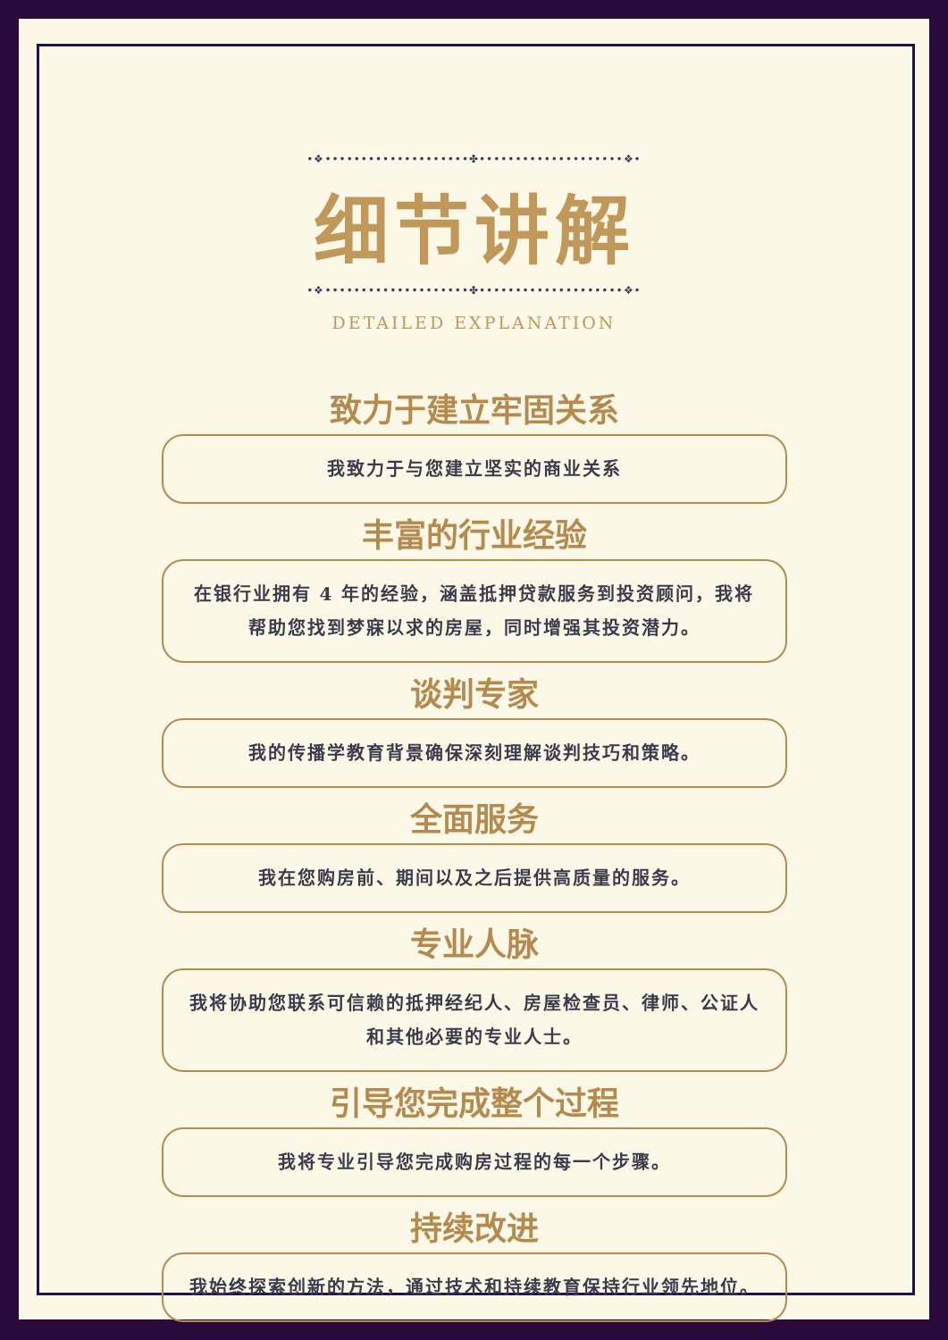•❖••••••••••••••••••••✤••••••••••••••••••••❖•
细节讲解
•❖••••••••••••••••••••✤••••••••••••••••••••❖•
DETAILED EXPLANATION
致力于建立牢固关系
我致力于与您建立坚实的商业关系
丰富的行业经验
在银行业拥有 4 年的经验，涵盖抵押贷款服务到投资顾问，我将帮助您找到梦寐以求的房屋，同时增强其投资潜力。
谈判专家
我的传播学教育背景确保深刻理解谈判技巧和策略。
全面服务
我在您购房前、期间以及之后提供高质量的服务。
专业人脉
我将协助您联系可信赖的抵押经纪人、房屋检查员、律师、公证人和其他必要的专业人士。
引导您完成整个过程
我将专业引导您完成购房过程的每一个步骤。
持续改进
我始终探索创新的方法，通过技术和持续教育保持行业领先地位。